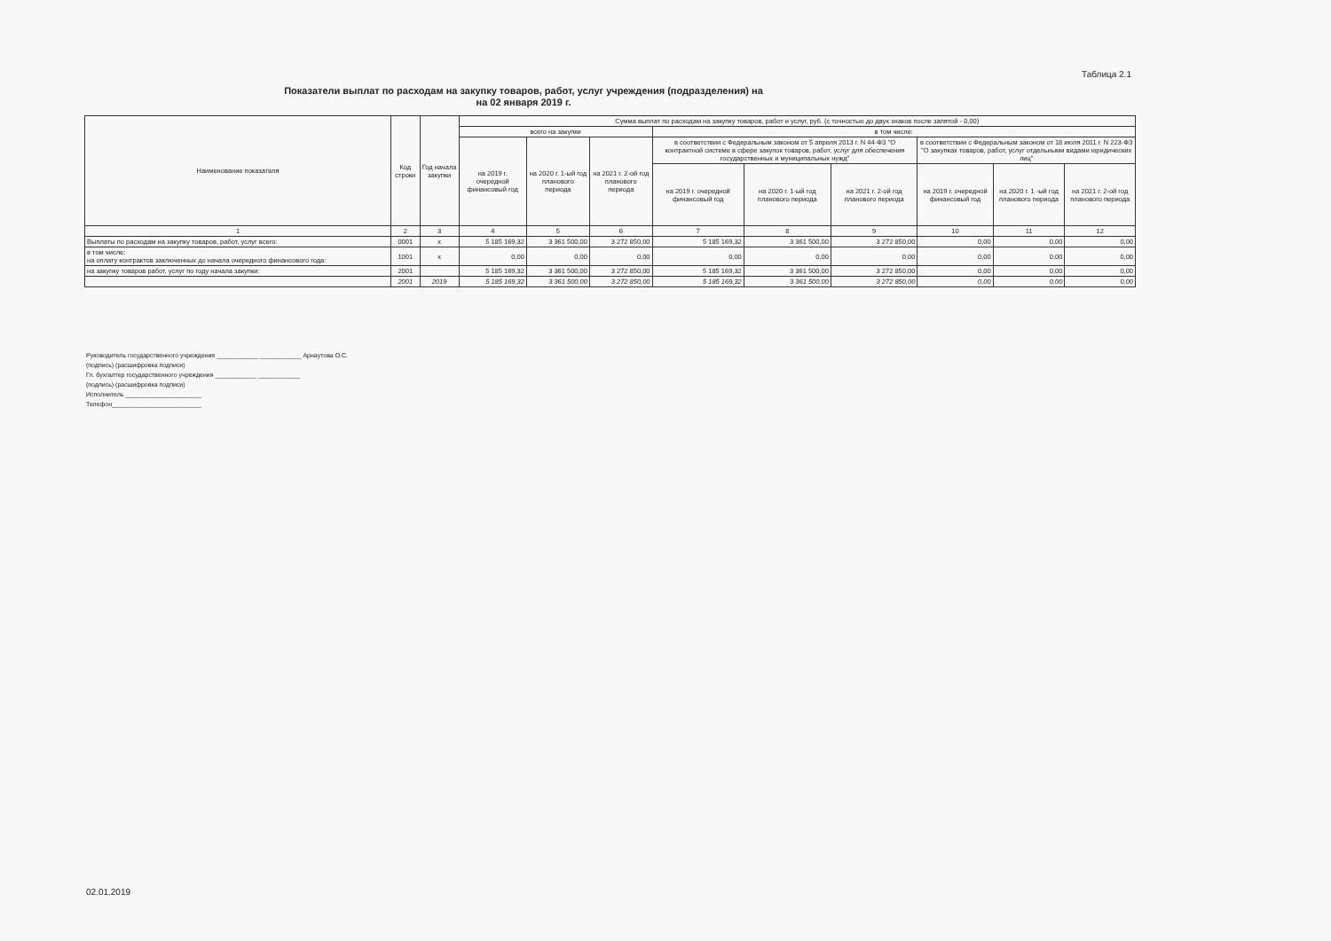Таблица 2.1
Показатели выплат по расходам на закупку товаров, работ, услуг учреждения (подразделения) на
на 02 января 2019 г.
| Наименование показателя | Код строки | Год начала закупки | Сумма выплат по расходам на закупку товаров, работ и услуг, руб. (с точностью до двух знаков после запятой - 0,00) | | | | | | | | |
| --- | --- | --- | --- | --- | --- | --- | --- | --- | --- | --- | --- |
| | | | всего на закупки | | | в том числе: | | | | | |
| | | | на 2019 г. очередной финансовый год | на 2020 г. 1-ый год планового периода | на 2021 г. 2-ой год планового периода | в соответствии с Федеральным законом от 5 апреля 2013 г. N 44-ФЗ "О контрактной системе в сфере закупок товаров, работ, услуг для обеспечения государственных и муниципальных нужд" | | | в соответствии с Федеральным законом от 18 июля 2011 г. N 223-ФЗ "О закупках товаров, работ, услуг отдельными видами юридических лиц" | | |
| | | | | | | на 2019 г. очередной финансовый год | на 2020 г. 1-ый год планового периода | на 2021 г. 2-ой год планового периода | на 2019 г. очередной финансовый год | на 2020 г. 1 -ый год планового периода | на 2021 г. 2-ой год планового периода |
| 1 | 2 | 3 | 4 | 5 | 6 | 7 | 8 | 9 | 10 | 11 | 12 |
| Выплаты по расходам на закупку товаров, работ, услуг всего: | 0001 | х | 5 185 169,32 | 3 361 500,00 | 3 272 850,00 | 5 185 169,32 | 3 361 500,00 | 3 272 850,00 | 0,00 | 0,00 | 0,00 |
| в том числе: на оплату контрактов заключенных до начала очередного финансового года: | 1001 | х | 0,00 | 0,00 | 0,00 | 0,00 | 0,00 | 0,00 | 0,00 | 0,00 | 0,00 |
| на закупку товаров работ, услуг по году начала закупки: | 2001 | | 5 185 169,32 | 3 361 500,00 | 3 272 850,00 | 5 185 169,32 | 3 361 500,00 | 3 272 850,00 | 0,00 | 0,00 | 0,00 |
| | 2001 | 2019 | 5 185 169,32 | 3 361 500,00 | 3 272 850,00 | 5 185 169,32 | 3 361 500,00 | 3 272 850,00 | 0,00 | 0,00 | 0,00 |
Руководитель государственного учреждения ____________ ____________ Арнаутова О.С.
(подпись) (расшифровка подписи)
Гл. бухгалтер государственного учреждения ____________ ____________
(подпись) (расшифровка подписи)
Исполнитель ______________________
Телефон__________________________
02.01.2019